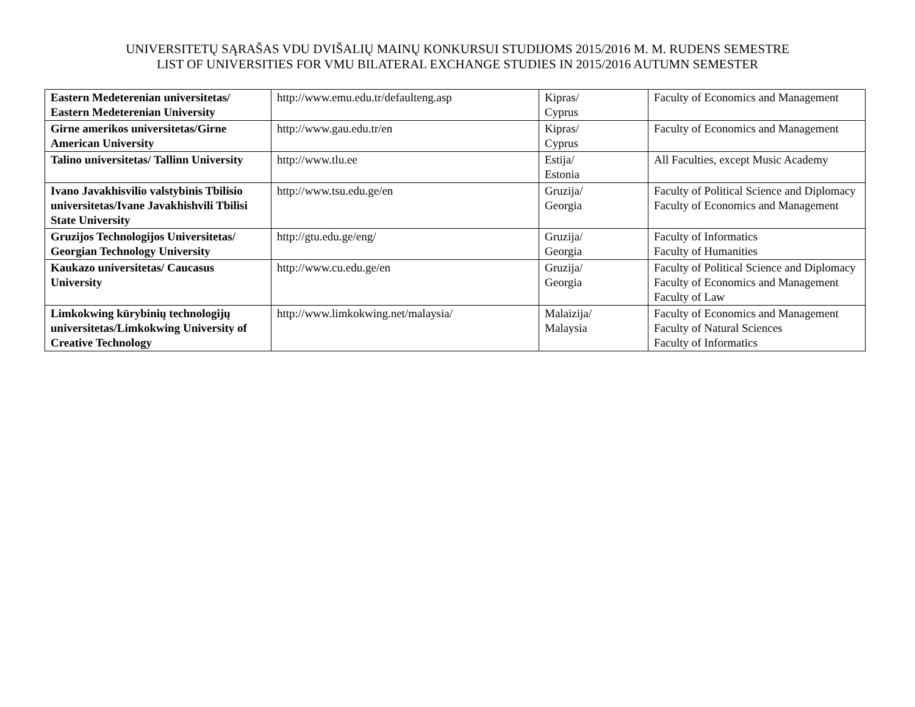UNIVERSITETŲ SĄRAŠAS VDU DVIŠALIŲ MAINŲ KONKURSUI STUDIJOMS 2015/2016 M. M. RUDENS SEMESTRE
LIST OF UNIVERSITIES FOR VMU BILATERAL EXCHANGE STUDIES IN 2015/2016 AUTUMN SEMESTER
| Eastern Medeterenian universitetas/ Eastern Medeterenian University | http://www.emu.edu.tr/defaulteng.asp | Kipras/ Cyprus | Faculty of Economics and Management |
| Girne amerikos universitetas/Girne American University | http://www.gau.edu.tr/en | Kipras/ Cyprus | Faculty of Economics and Management |
| Talino universitetas/ Tallinn University | http://www.tlu.ee | Estija/ Estonia | All Faculties, except Music Academy |
| Ivano Javakhisvilio valstybinis Tbilisio universitetas/Ivane Javakhishvili Tbilisi State University | http://www.tsu.edu.ge/en | Gruzija/ Georgia | Faculty of Political Science and Diplomacy Faculty of Economics and Management |
| Gruzijos Technologijos Universitetas/ Georgian Technology University | http://gtu.edu.ge/eng/ | Gruzija/ Georgia | Faculty of Informatics Faculty of Humanities |
| Kaukazo universitetas/ Caucasus University | http://www.cu.edu.ge/en | Gruzija/ Georgia | Faculty of Political Science and Diplomacy Faculty of Economics and Management Faculty of Law |
| Limkokwing kūrybinių technologijų universitetas/Limkokwing University of Creative Technology | http://www.limkokwing.net/malaysia/ | Malaizija/ Malaysia | Faculty of Economics and Management Faculty of Natural Sciences Faculty of Informatics |